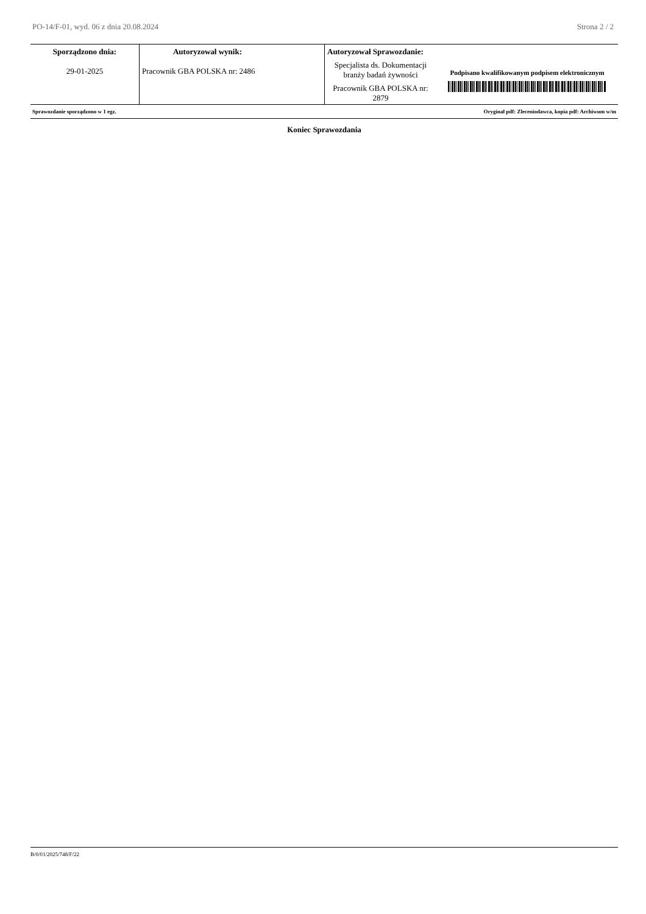PO-14/F-01, wyd. 06 z dnia 20.08.2024 Strona 2 / 2
| Sporządzono dnia: 29-01-2025 | Autoryzował wynik: Pracownik GBA POLSKA nr: 2486 | Autoryzował Sprawozdanie: Specjalista ds. Dokumentacji branży badań żywności Pracownik GBA POLSKA nr: 2879 | Podpisano kwalifikowanym podpisem elektronicznym |
Sprawozdanie sporządzono w 1 egz. Oryginał pdf: Zleceniodawca, kopia pdf: Archiwum w/m
Koniec Sprawozdania
B/0/01/2025/748/F/22